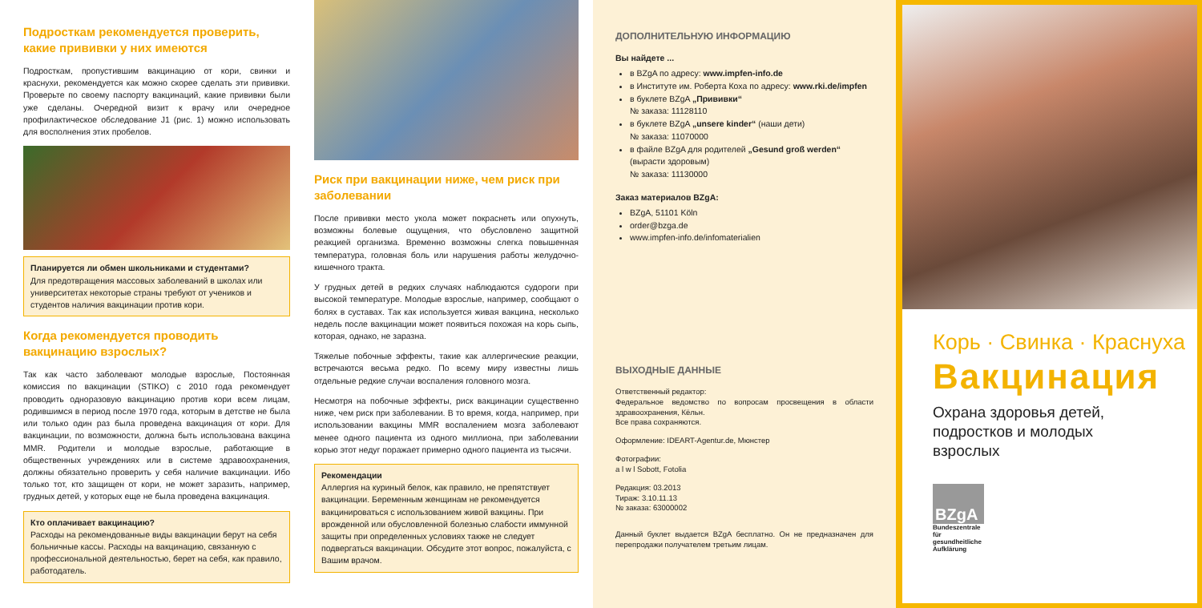Подросткам рекомендуется проверить, какие прививки у них имеются
Подросткам, пропустившим вакцинацию от кори, свинки и краснухи, рекомендуется как можно скорее сделать эти прививки. Проверьте по своему паспорту вакцинаций, какие прививки были уже сделаны. Очередной визит к врачу или очередное профилактическое обследование J1 (рис. 1) можно использовать для восполнения этих пробелов.
Планируется ли обмен школьниками и студентами?
Для предотвращения массовых заболеваний в школах или университетах некоторые страны требуют от учеников и студентов наличия вакцинации против кори.
Когда рекомендуется проводить вакцинацию взрослых?
Так как часто заболевают молодые взрослые, Постоянная комиссия по вакцинации (STIKO) с 2010 года рекомендует проводить одноразовую вакцинацию против кори всем лицам, родившимся в период после 1970 года, которым в детстве не была или только один раз была проведена вакцинация от кори. Для вакцинации, по возможности, должна быть использована вакцина MMR. Родители и молодые взрослые, работающие в общественных учреждениях или в системе здравоохранения, должны обязательно проверить у себя наличие вакцинации. Ибо только тот, кто защищен от кори, не может заразить, например, грудных детей, у которых еще не была проведена вакцинация.
Кто оплачивает вакцинацию?
Расходы на рекомендованные виды вакцинации берут на себя больничные кассы. Расходы на вакцинацию, связанную с профессиональной деятельностью, берет на себя, как правило, работодатель.
Риск при вакцинации ниже, чем риск при заболевании
После прививки место укола может покраснеть или опухнуть, возможны болевые ощущения, что обусловлено защитной реакцией организма. Временно возможны слегка повышенная температура, головная боль или нарушения работы желудочно-кишечного тракта.
У грудных детей в редких случаях наблюдаются судороги при высокой температуре. Молодые взрослые, например, сообщают о болях в суставах. Так как используется живая вакцина, несколько недель после вакцинации может появиться похожая на корь сыпь, которая, однако, не заразна.
Тяжелые побочные эффекты, такие как аллергические реакции, встречаются весьма редко. По всему миру известны лишь отдельные редкие случаи воспаления головного мозга.
Несмотря на побочные эффекты, риск вакцинации существенно ниже, чем риск при заболевании. В то время, когда, например, при использовании вакцины MMR воспалением мозга заболевают менее одного пациента из одного миллиона, при заболевании корью этот недуг поражает примерно одного пациента из тысячи.
Рекомендации
Аллергия на куриный белок, как правило, не препятствует вакцинации. Беременным женщинам не рекомендуется вакцинироваться с использованием живой вакцины. При врожденной или обусловленной болезнью слабости иммунной защиты при определенных условиях также не следует подвергаться вакцинации. Обсудите этот вопрос, пожалуйста, с Вашим врачом.
ДОПОЛНИТЕЛЬНУЮ ИНФОРМАЦИЮ
Вы найдете ...
в BZgA по адресу: www.impfen-info.de
в Институте им. Роберта Коха по адресу: www.rki.de/impfen
в буклете BZgA „Прививки“
№ заказа: 11128110
в буклете BZgA „unsere kinder“ (наши дети)
№ заказа: 11070000
в файле BZgA для родителей „Gesund groß werden“ (вырасти здоровым)
№ заказа: 11130000
Заказ материалов BZgA:
BZgA, 51101 Köln
order@bzga.de
www.impfen-info.de/infomaterialien
ВЫХОДНЫЕ ДАННЫЕ
Ответственный редактор:
Федеральное ведомство по вопросам просвещения в области здравоохранения, Кёльн.
Все права сохраняются.
Оформление: IDEART-Agentur.de, Мюнстер
Фотографии:
a l w l Sobott, Fotolia
Редакция: 03.2013
Тираж: 3.10.11.13
№ заказа: 63000002
Данный буклет выдается BZgA бесплатно. Он не предназначен для перепродажи получателем третьим лицам.
Корь · Свинка · Краснуха
Вакцинация
Охрана здоровья детей,
подростков и молодых
взрослых
BZgA
Bundeszentrale
für
gesundheitliche
Aufklärung